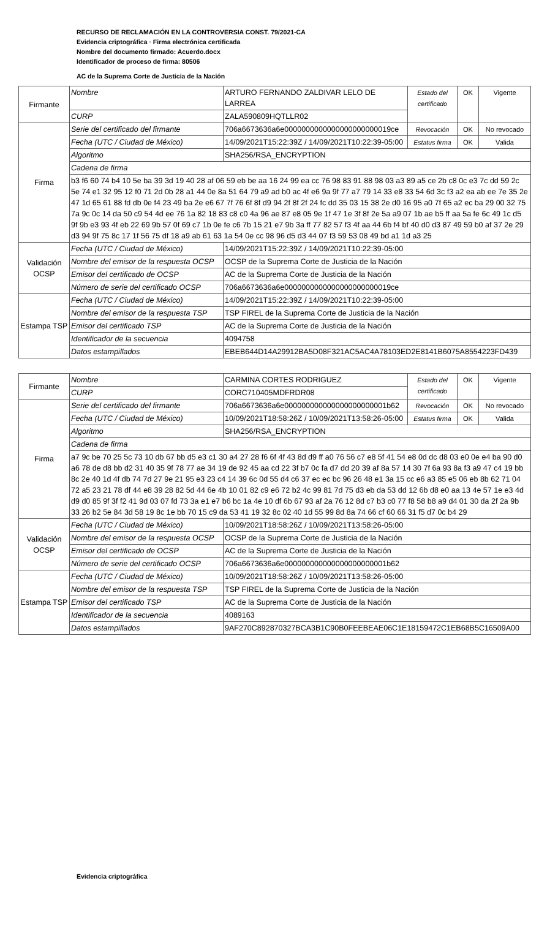RECURSO DE RECLAMACIÓN EN LA CONTROVERSIA CONST. 79/2021-CA
Evidencia criptográfica · Firma electrónica certificada
Nombre del documento firmado: Acuerdo.docx
Identificador de proceso de firma: 80506
AC de la Suprema Corte de Justicia de la Nación
| Firmante | Nombre | ARTURO FERNANDO ZALDIVAR LELO DE LARREA | Estado del certificado | OK | Vigente |
| | CURP | ZALA590809HQTLLR02 | | | |
| Firma | Serie del certificado del firmante | 706a6673636a6e0000000000000000000000019ce | Revocación | OK | No revocado |
| | Fecha (UTC / Ciudad de México) | 14/09/2021T15:22:39Z / 14/09/2021T10:22:39-05:00 | Estatus firma | OK | Valida |
| | Algoritmo | SHA256/RSA_ENCRYPTION | | | |
| | Cadena de firma | | | | |
| | b3 f6 60 74 b4 10 5e ba 39 3d 19 40 28 af 06 59 eb be aa 16 24 99 ea cc 76 98 83 91 88 98 03 a3 89 a5 ce 2b c8 0c e3 7c dd 59 2c 5e 74 e1 32 95 12 f0 71 2d 0b 28 a1 44 0e 8a 51 64 79 a9 ad b0 ac 4f e6 9a 9f 77 a7 79 14 33 e8 33 54 6d 3c f3 a2 ea ab ee 7e 35 2e 47 1d 65 61 88 fd db 0e f4 23 49 ba 2e e6 67 7f 76 6f 8f d9 94 2f 8f 2f 24 fc dd 35 03 15 38 2e d0 16 95 a0 7f 65 a2 ec ba 29 00 32 75 7a 9c 0c 14 da 50 c9 54 4d ee 76 1a 82 18 83 c8 c0 4a 96 ae 87 e8 05 9e 1f 47 1e 3f 8f 2e 5a a9 07 1b ae b5 ff aa 5a fe 6c 49 1c d5 9f 9b e3 93 4f eb 22 69 9b 57 0f 69 c7 1b 0e fe c6 7b 15 21 e7 9b 3a ff 77 82 57 f3 4f aa 44 6b f4 bf 40 d0 d3 87 49 59 b0 af 37 2e 29 d3 94 9f 75 8c 17 1f 56 75 df 18 a9 ab 61 63 1a 54 0e cc 98 96 d5 d3 44 07 f3 59 53 08 49 bd a1 1d a3 25 | | | | |
| Validación OCSP | Fecha (UTC / Ciudad de México) | 14/09/2021T15:22:39Z / 14/09/2021T10:22:39-05:00 | | | |
| | Nombre del emisor de la respuesta OCSP | OCSP de la Suprema Corte de Justicia de la Nación | | | |
| | Emisor del certificado de OCSP | AC de la Suprema Corte de Justicia de la Nación | | | |
| | Número de serie del certificado OCSP | 706a6673636a6e0000000000000000000000019ce | | | |
| Estampa TSP | Fecha (UTC / Ciudad de México) | 14/09/2021T15:22:39Z / 14/09/2021T10:22:39-05:00 | | | |
| | Nombre del emisor de la respuesta TSP | TSP FIREL de la Suprema Corte de Justicia de la Nación | | | |
| | Emisor del certificado TSP | AC de la Suprema Corte de Justicia de la Nación | | | |
| | Identificador de la secuencia | 4094758 | | | |
| | Datos estampillados | EBEB644D14A29912BA5D08F321AC5AC4A78103ED2E8141B6075A8554223FD439 | | | |
| Firmante | Nombre | CARMINA CORTES RODRIGUEZ | Estado del certificado | OK | Vigente |
| | CURP | CORC710405MDFRDR08 | | | |
| Firma | Serie del certificado del firmante | 706a6673636a6e000000000000000000000001b62 | Revocación | OK | No revocado |
| | Fecha (UTC / Ciudad de México) | 10/09/2021T18:58:26Z / 10/09/2021T13:58:26-05:00 | Estatus firma | OK | Valida |
| | Algoritmo | SHA256/RSA_ENCRYPTION | | | |
| | Cadena de firma | | | | |
| | a7 9c be 70 25 5c 73 10 db 67 bb d5 e3 c1 30 a4 27 28 f6 6f 4f 43 8d d9 ff a0 76 56 c7 e8 5f 41 54 e8 0d dc d8 03 e0 0e e4 ba 90 d0 a6 78 de d8 bb d2 31 40 35 9f 78 77 ae 34 19 de 92 45 aa cd 22 3f b7 0c fa d7 dd 20 39 af 8a 57 14 30 7f 6a 93 8a f3 a9 47 c4 19 bb 8c 2e 40 1d 4f db 74 7d 27 9e 21 95 e3 23 c4 14 39 6c 0d 55 d4 c6 37 ec ec bc 96 26 48 e1 3a 15 cc e6 a3 85 e5 06 eb 8b 62 71 04 72 a5 23 21 78 df 44 e8 39 28 82 5d 44 6e 4b 10 01 82 c9 e6 72 b2 4c 99 81 7d 75 d3 eb da 53 dd 12 6b d8 e0 aa 13 4e 57 1e e3 4d d9 d0 85 9f 3f f2 41 9d 03 07 fd 73 3a e1 e7 b6 bc 1a 4e 10 df 6b 67 93 af 2a 76 12 8d c7 b3 c0 77 f8 58 b8 a9 d4 01 30 da 2f 2a 9b 33 26 b2 5e 84 3d 58 19 8c 1e bb 70 15 c9 da 53 41 19 32 8c 02 40 1d 55 99 8d 8a 74 66 cf 60 66 31 f5 d7 0c b4 29 | | | | |
| Validación OCSP | Fecha (UTC / Ciudad de México) | 10/09/2021T18:58:26Z / 10/09/2021T13:58:26-05:00 | | | |
| | Nombre del emisor de la respuesta OCSP | OCSP de la Suprema Corte de Justicia de la Nación | | | |
| | Emisor del certificado de OCSP | AC de la Suprema Corte de Justicia de la Nación | | | |
| | Número de serie del certificado OCSP | 706a6673636a6e000000000000000000000001b62 | | | |
| Estampa TSP | Fecha (UTC / Ciudad de México) | 10/09/2021T18:58:26Z / 10/09/2021T13:58:26-05:00 | | | |
| | Nombre del emisor de la respuesta TSP | TSP FIREL de la Suprema Corte de Justicia de la Nación | | | |
| | Emisor del certificado TSP | AC de la Suprema Corte de Justicia de la Nación | | | |
| | Identificador de la secuencia | 4089163 | | | |
| | Datos estampillados | 9AF270C892870327BCA3B1C90B0FEEBEAE06C1E18159472C1EB68B5C16509A00 | | | |
Evidencia criptográfica